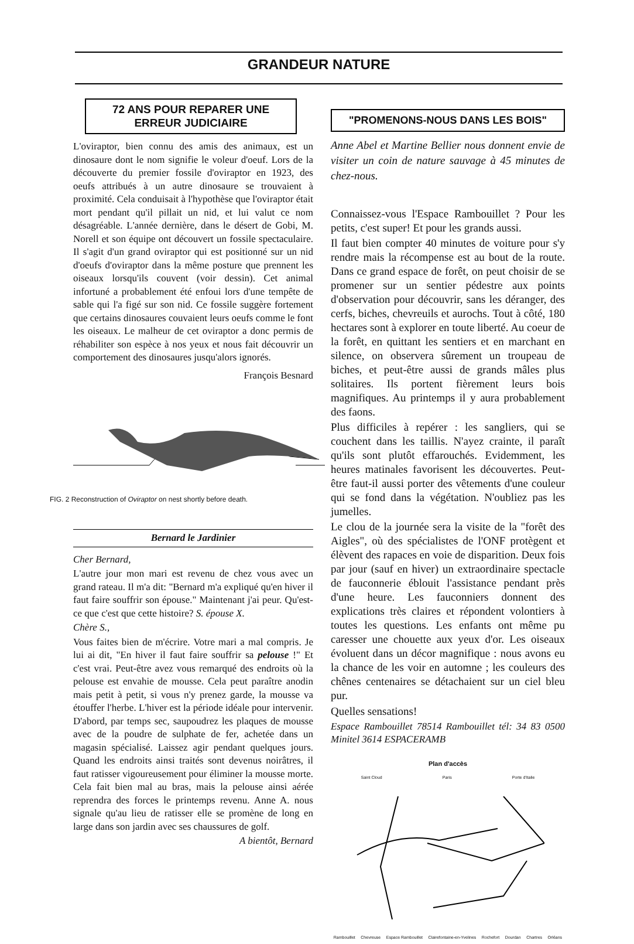GRANDEUR NATURE
72 ANS POUR REPARER UNE ERREUR JUDICIAIRE
L'oviraptor, bien connu des amis des animaux, est un dinosaure dont le nom signifie le voleur d'oeuf. Lors de la découverte du premier fossile d'oviraptor en 1923, des oeufs attribués à un autre dinosaure se trouvaient à proximité. Cela conduisait à l'hypothèse que l'oviraptor était mort pendant qu'il pillait un nid, et lui valut ce nom désagréable. L'année dernière, dans le désert de Gobi, M. Norell et son équipe ont découvert un fossile spectaculaire. Il s'agit d'un grand oviraptor qui est positionné sur un nid d'oeufs d'oviraptor dans la même posture que prennent les oiseaux lorsqu'ils couvent (voir dessin). Cet animal infortuné a probablement été enfoui lors d'une tempête de sable qui l'a figé sur son nid. Ce fossile suggère fortement que certains dinosaures couvaient leurs oeufs comme le font les oiseaux. Le malheur de cet oviraptor a donc permis de réhabiliter son espèce à nos yeux et nous fait découvrir un comportement des dinosaures jusqu'alors ignorés.
François Besnard
FIG. 2 Reconstruction of Oviraptor on nest shortly before death.
Bernard le Jardinier
Cher Bernard,
L'autre jour mon mari est revenu de chez vous avec un grand rateau. Il m'a dit: "Bernard m'a expliqué qu'en hiver il faut faire souffrir son épouse." Maintenant j'ai peur. Qu'est-ce que c'est que cette histoire? S. épouse X.
Chère S.,
Vous faites bien de m'écrire. Votre mari a mal compris. Je lui ai dit, "En hiver il faut faire souffrir sa pelouse !" Et c'est vrai. Peut-être avez vous remarqué des endroits où la pelouse est envahie de mousse. Cela peut paraître anodin mais petit à petit, si vous n'y prenez garde, la mousse va étouffer l'herbe. L'hiver est la période idéale pour intervenir. D'abord, par temps sec, saupoudrez les plaques de mousse avec de la poudre de sulphate de fer, achetée dans un magasin spécialisé. Laissez agir pendant quelques jours. Quand les endroits ainsi traités sont devenus noirâtres, il faut ratisser vigoureusement pour éliminer la mousse morte. Cela fait bien mal au bras, mais la pelouse ainsi aérée reprendra des forces le printemps revenu. Anne A. nous signale qu'au lieu de ratisser elle se promène de long en large dans son jardin avec ses chaussures de golf.
A bientôt, Bernard
"PROMENONS-NOUS DANS LES BOIS"
Anne Abel et Martine Bellier nous donnent envie de visiter un coin de nature sauvage à 45 minutes de chez-nous.
Connaissez-vous l'Espace Rambouillet ? Pour les petits, c'est super! Et pour les grands aussi.
Il faut bien compter 40 minutes de voiture pour s'y rendre mais la récompense est au bout de la route. Dans ce grand espace de forêt, on peut choisir de se promener sur un sentier pédestre aux points d'observation pour découvrir, sans les déranger, des cerfs, biches, chevreuils et aurochs. Tout à côté, 180 hectares sont à explorer en toute liberté. Au coeur de la forêt, en quittant les sentiers et en marchant en silence, on observera sûrement un troupeau de biches, et peut-être aussi de grands mâles plus solitaires. Ils portent fièrement leurs bois magnifiques. Au printemps il y aura probablement des faons.
Plus difficiles à repérer : les sangliers, qui se couchent dans les taillis. N'ayez crainte, il paraît qu'ils sont plutôt effarouchés. Evidemment, les heures matinales favorisent les découvertes. Peut-être faut-il aussi porter des vêtements d'une couleur qui se fond dans la végétation. N'oubliez pas les jumelles.
Le clou de la journée sera la visite de la "forêt des Aigles", où des spécialistes de l'ONF protègent et élèvent des rapaces en voie de disparition. Deux fois par jour (sauf en hiver) un extraordinaire spectacle de fauconnerie éblouit l'assistance pendant près d'une heure. Les fauconniers donnent des explications très claires et répondent volontiers à toutes les questions. Les enfants ont même pu caresser une chouette aux yeux d'or. Les oiseaux évoluent dans un décor magnifique : nous avons eu la chance de les voir en automne ; les couleurs des chênes centenaires se détachaient sur un ciel bleu pur.
Quelles sensations!
Espace Rambouillet 78514 Rambouillet tél: 34 83 0500 Minitel 3614 ESPACERAMB
Plan d'accès
Saint Cloud Paris Porte d'Italie
Rambouillet Chevreuse Espace Rambouillet Clairefontaine-en-Yvelines Rochefort Dourdan Chartres Orléans